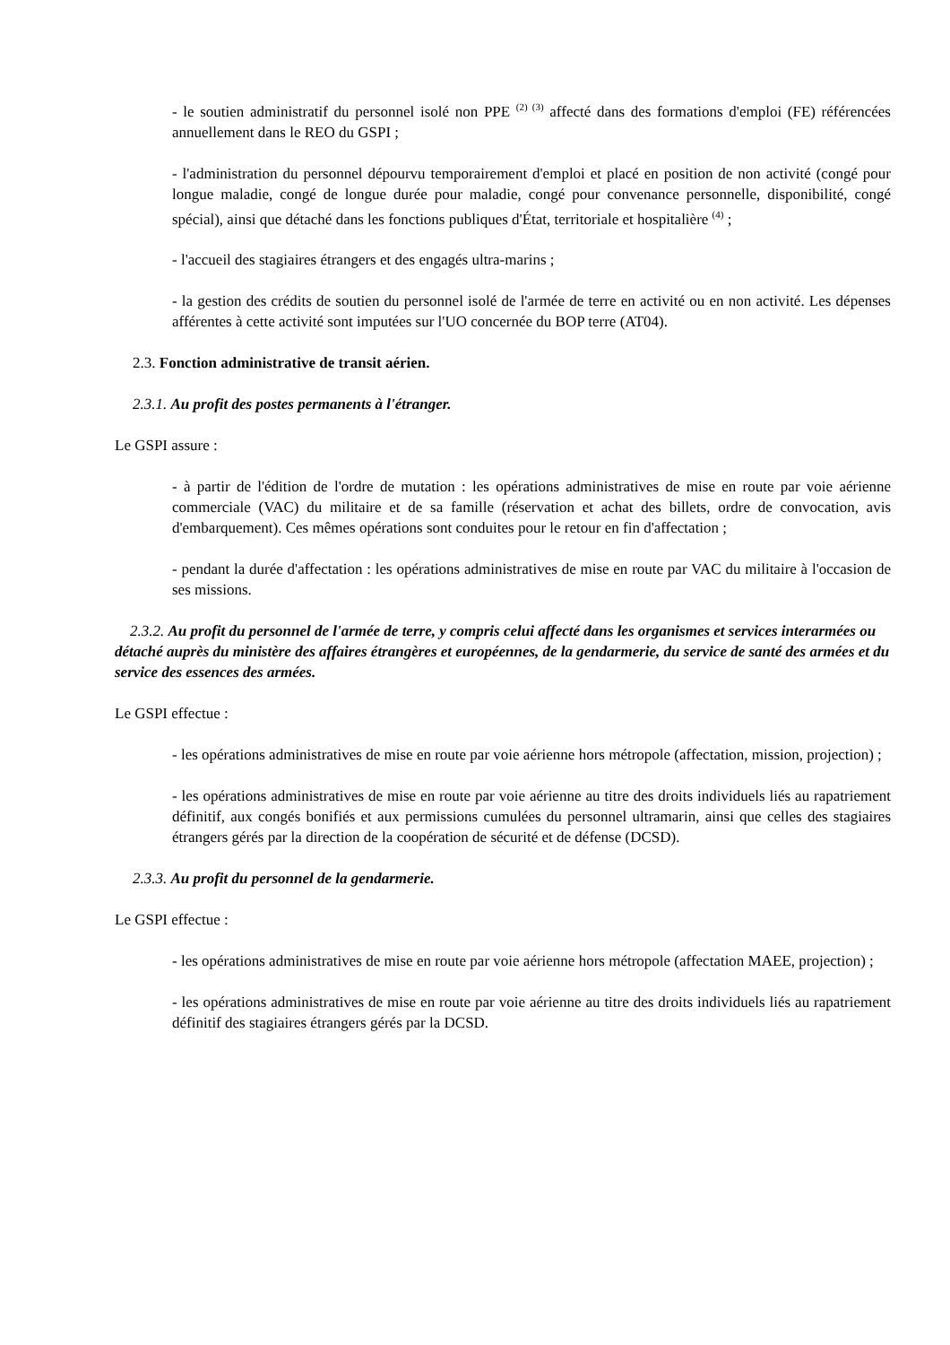- le soutien administratif du personnel isolé non PPE <sup>(2) (3)</sup> affecté dans des formations d'emploi (FE) référencées annuellement dans le REO du GSPI ;
- l'administration du personnel dépourvu temporairement d'emploi et placé en position de non activité (congé pour longue maladie, congé de longue durée pour maladie, congé pour convenance personnelle, disponibilité, congé spécial), ainsi que détaché dans les fonctions publiques d'État, territoriale et hospitalière <sup>(4)</sup> ;
- l'accueil des stagiaires étrangers et des engagés ultra-marins ;
- la gestion des crédits de soutien du personnel isolé de l'armée de terre en activité ou en non activité. Les dépenses afférentes à cette activité sont imputées sur l'UO concernée du BOP terre (AT04).
2.3. Fonction administrative de transit aérien.
2.3.1. Au profit des postes permanents à l'étranger.
Le GSPI assure :
- à partir de l'édition de l'ordre de mutation : les opérations administratives de mise en route par voie aérienne commerciale (VAC) du militaire et de sa famille (réservation et achat des billets, ordre de convocation, avis d'embarquement). Ces mêmes opérations sont conduites pour le retour en fin d'affectation ;
- pendant la durée d'affectation : les opérations administratives de mise en route par VAC du militaire à l'occasion de ses missions.
2.3.2. Au profit du personnel de l'armée de terre, y compris celui affecté dans les organismes et services interarmées ou détaché auprès du ministère des affaires étrangères et européennes, de la gendarmerie, du service de santé des armées et du service des essences des armées.
Le GSPI effectue :
- les opérations administratives de mise en route par voie aérienne hors métropole (affectation, mission, projection) ;
- les opérations administratives de mise en route par voie aérienne au titre des droits individuels liés au rapatriement définitif, aux congés bonifiés et aux permissions cumulées du personnel ultramarin, ainsi que celles des stagiaires étrangers gérés par la direction de la coopération de sécurité et de défense (DCSD).
2.3.3. Au profit du personnel de la gendarmerie.
Le GSPI effectue :
- les opérations administratives de mise en route par voie aérienne hors métropole (affectation MAEE, projection) ;
- les opérations administratives de mise en route par voie aérienne au titre des droits individuels liés au rapatriement définitif des stagiaires étrangers gérés par la DCSD.